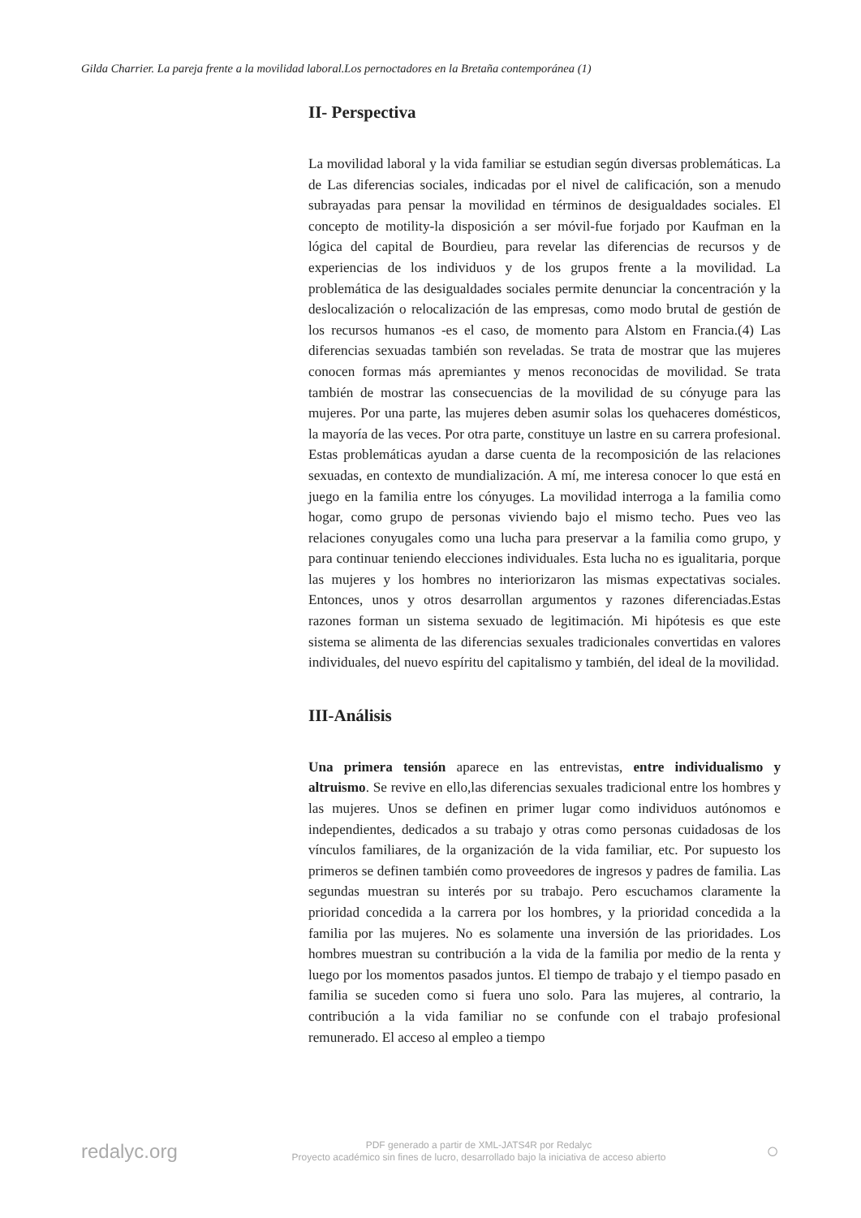Gilda Charrier. La pareja frente a la movilidad laboral.Los pernoctadores en la Bretaña contemporánea (1)
II- Perspectiva
La movilidad laboral y la vida familiar se estudian según diversas problemáticas. La de Las diferencias sociales, indicadas por el nivel de calificación, son a menudo subrayadas para pensar la movilidad en términos de desigualdades sociales. El concepto de motility-la disposición a ser móvil-fue forjado por Kaufman en la lógica del capital de Bourdieu, para revelar las diferencias de recursos y de experiencias de los individuos y de los grupos frente a la movilidad. La problemática de las desigualdades sociales permite denunciar la concentración y la deslocalización o relocalización de las empresas, como modo brutal de gestión de los recursos humanos -es el caso, de momento para Alstom en Francia.(4) Las diferencias sexuadas también son reveladas. Se trata de mostrar que las mujeres conocen formas más apremiantes y menos reconocidas de movilidad. Se trata también de mostrar las consecuencias de la movilidad de su cónyuge para las mujeres. Por una parte, las mujeres deben asumir solas los quehaceres domésticos, la mayoría de las veces. Por otra parte, constituye un lastre en su carrera profesional. Estas problemáticas ayudan a darse cuenta de la recomposición de las relaciones sexuadas, en contexto de mundialización. A mí, me interesa conocer lo que está en juego en la familia entre los cónyuges. La movilidad interroga a la familia como hogar, como grupo de personas viviendo bajo el mismo techo. Pues veo las relaciones conyugales como una lucha para preservar a la familia como grupo, y para continuar teniendo elecciones individuales. Esta lucha no es igualitaria, porque las mujeres y los hombres no interiorizaron las mismas expectativas sociales. Entonces, unos y otros desarrollan argumentos y razones diferenciadas.Estas razones forman un sistema sexuado de legitimación. Mi hipótesis es que este sistema se alimenta de las diferencias sexuales tradicionales convertidas en valores individuales, del nuevo espíritu del capitalismo y también, del ideal de la movilidad.
III-Análisis
Una primera tensión aparece en las entrevistas, entre individualismo y altruismo. Se revive en ello,las diferencias sexuales tradicional entre los hombres y las mujeres. Unos se definen en primer lugar como individuos autónomos e independientes, dedicados a su trabajo y otras como personas cuidadosas de los vínculos familiares, de la organización de la vida familiar, etc. Por supuesto los primeros se definen también como proveedores de ingresos y padres de familia. Las segundas muestran su interés por su trabajo. Pero escuchamos claramente la prioridad concedida a la carrera por los hombres, y la prioridad concedida a la familia por las mujeres. No es solamente una inversión de las prioridades. Los hombres muestran su contribución a la vida de la familia por medio de la renta y luego por los momentos pasados juntos. El tiempo de trabajo y el tiempo pasado en familia se suceden como si fuera uno solo. Para las mujeres, al contrario, la contribución a la vida familiar no se confunde con el trabajo profesional remunerado. El acceso al empleo a tiempo
redalyc.org
PDF generado a partir de XML-JATS4R por Redalyc
Proyecto académico sin fines de lucro, desarrollado bajo la iniciativa de acceso abierto
○